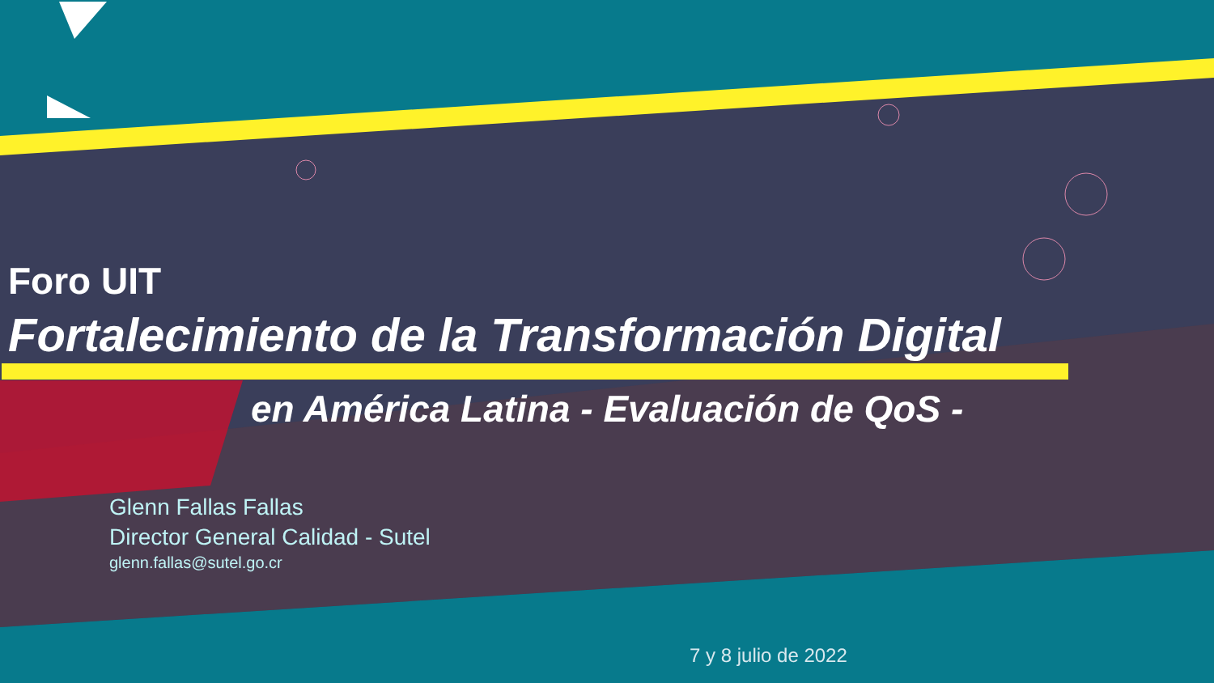Foro UIT
Fortalecimiento de la Transformación Digital
en América Latina - Evaluación de QoS -
Glenn Fallas Fallas
Director General Calidad - Sutel
glenn.fallas@sutel.go.cr
7 y 8 julio de 2022